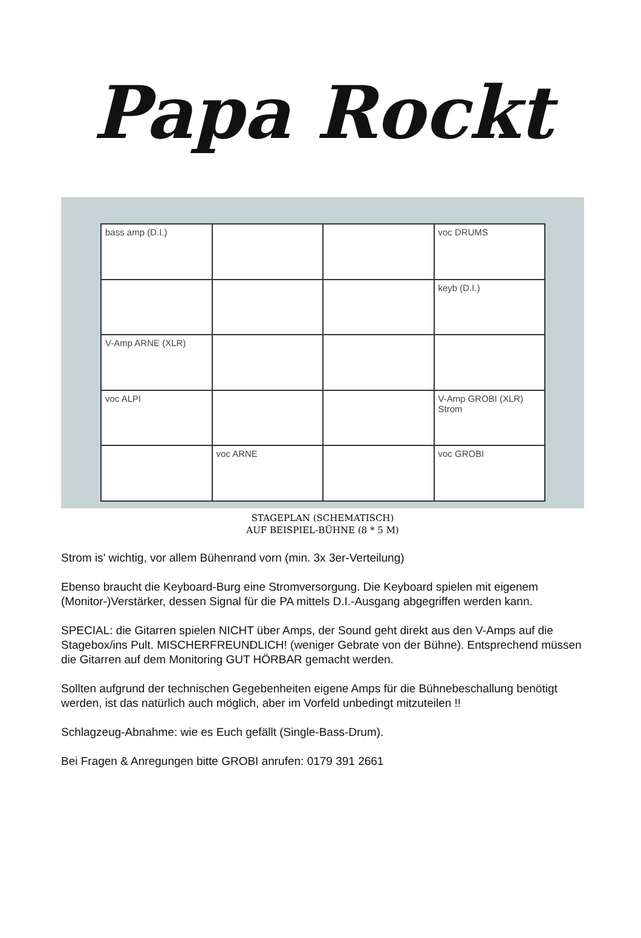Papa Rockt
bass amp (D.I.)
voc DRUMS
keyb (D.I.)
V-Amp ARNE (XLR)
voc ALPI
V-Amp GROBI (XLR) Strom
voc ARNE
voc GROBI
STAGEPLAN (SCHEMATISCH)
AUF BEISPIEL-BÜHNE (8 * 5 M)
Strom is' wichtig, vor allem Bühenrand vorn (min. 3x 3er-Verteilung)
Ebenso braucht die Keyboard-Burg eine Stromversorgung. Die Keyboard spielen mit eigenem (Monitor-)Verstärker, dessen Signal für die PA mittels D.I.-Ausgang abgegriffen werden kann.
SPECIAL: die Gitarren spielen NICHT über Amps, der Sound geht direkt aus den V-Amps auf die Stagebox/ins Pult. MISCHERFREUNDLICH! (weniger Gebrate von der Bühne). Entsprechend müssen die Gitarren auf dem Monitoring GUT HÖRBAR gemacht werden.
Sollten aufgrund der technischen Gegebenheiten eigene Amps für die Bühnebeschallung benötigt werden, ist das natürlich auch möglich, aber im Vorfeld unbedingt mitzuteilen !!
Schlagzeug-Abnahme: wie es Euch gefällt (Single-Bass-Drum).
Bei Fragen & Anregungen bitte GROBI anrufen: 0179 391 2661